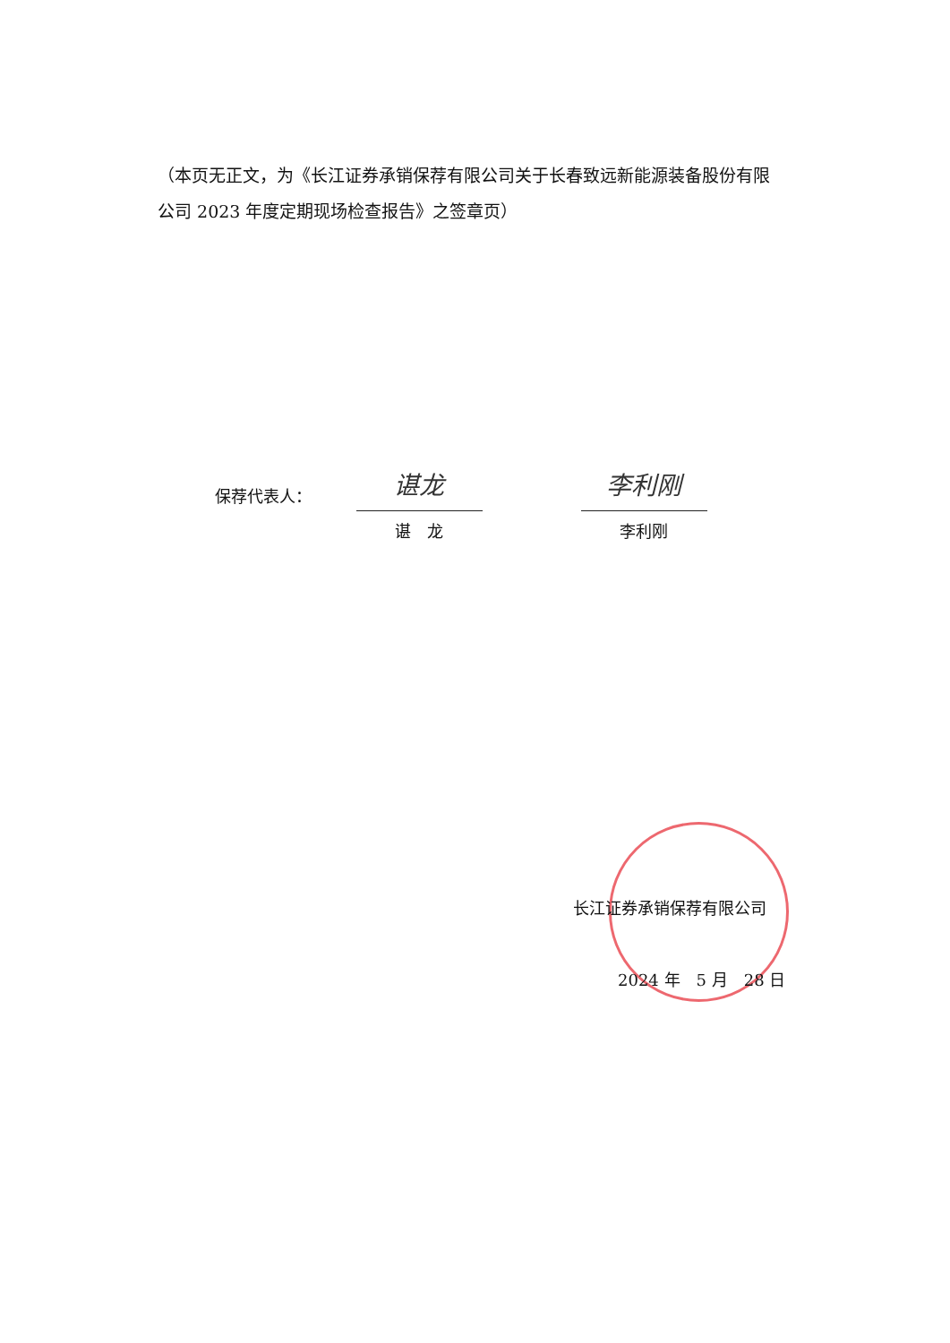（本页无正文，为《长江证券承销保荐有限公司关于长春致远新能源装备股份有限公司 2023 年度定期现场检查报告》之签章页）
保荐代表人：
谌龙
谌　龙
李利刚
李利刚
长江证券承销保荐有限公司
2024 年　5 月　28 日